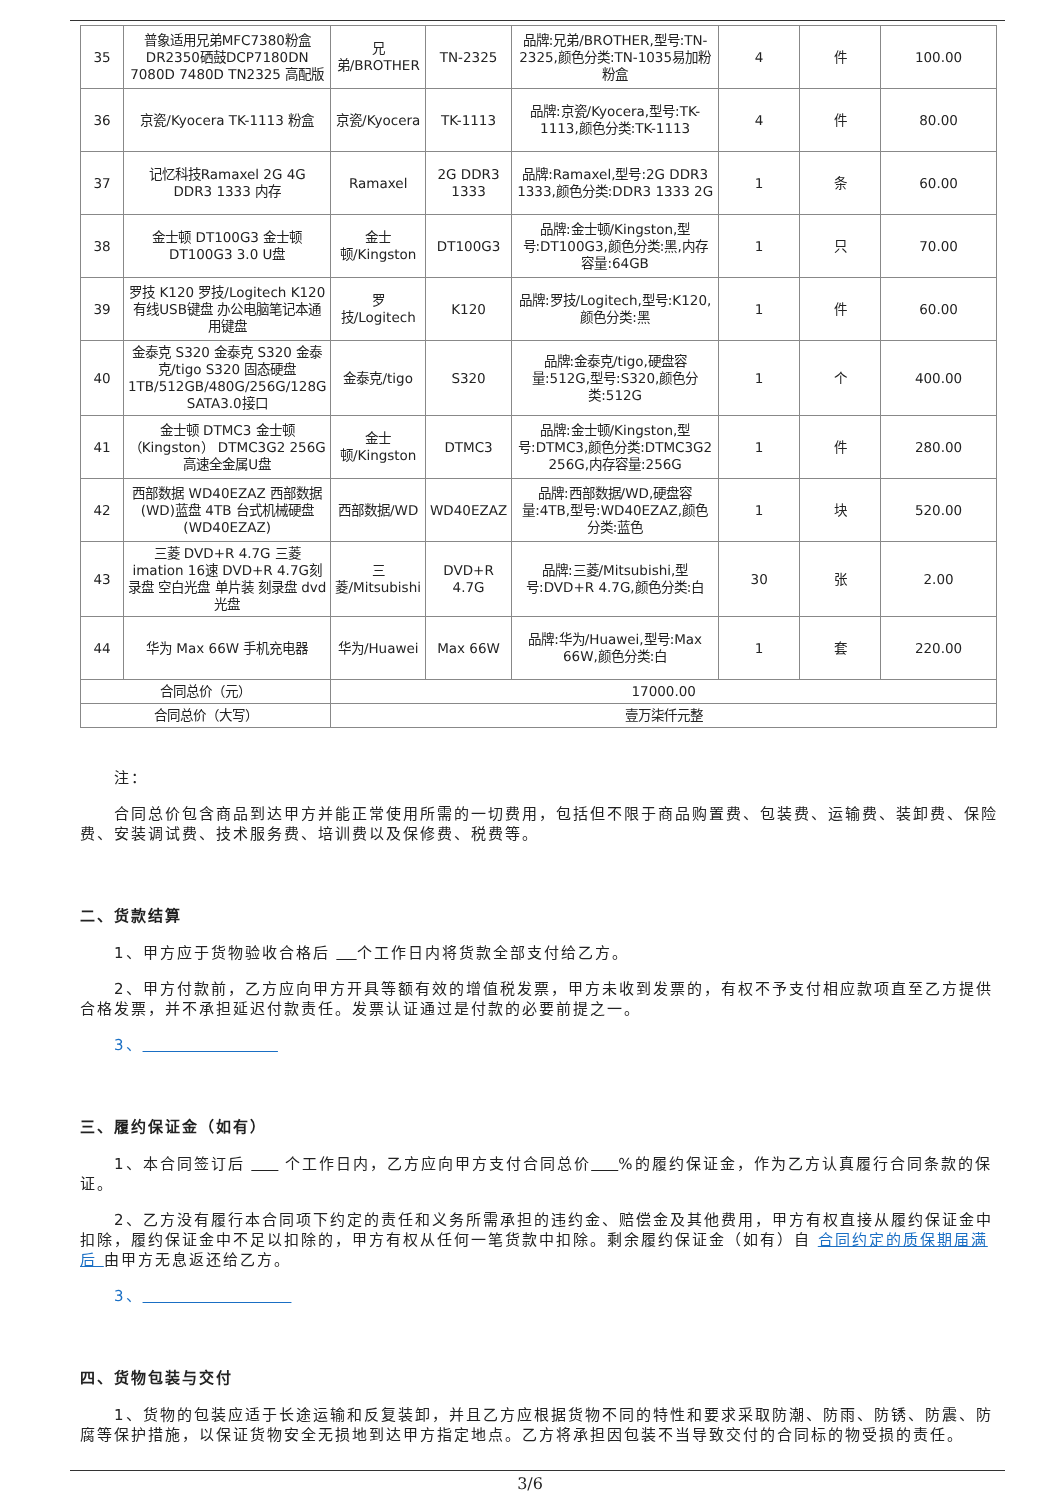| 35 | 普象适用兄弟MFC7380粉盒 DR2350硒鼓DCP7180DN 7080D 7480D TN2325 高配版 | 兄弟/BROTHER | TN-2325 | 品牌:兄弟/BROTHER,型号:TN-2325,颜色分类:TN-1035易加粉粉盒 | 4 | 件 | 100.00 |
| 36 | 京瓷/Kyocera TK-1113 粉盒 | 京瓷/Kyocera | TK-1113 | 品牌:京瓷/Kyocera,型号:TK-1113,颜色分类:TK-1113 | 4 | 件 | 80.00 |
| 37 | 记忆科技Ramaxel 2G 4G DDR3 1333 内存 | Ramaxel | 2G DDR3 1333 | 品牌:Ramaxel,型号:2G DDR3 1333,颜色分类:DDR3 1333 2G | 1 | 条 | 60.00 |
| 38 | 金士顿 DT100G3 金士顿 DT100G3 3.0 U盘 | 金士顿/Kingston | DT100G3 | 品牌:金士顿/Kingston,型号:DT100G3,颜色分类:黑,内存容量:64GB | 1 | 只 | 70.00 |
| 39 | 罗技 K120 罗技/Logitech K120 有线USB键盘 办公电脑笔记本通用键盘 | 罗技/Logitech | K120 | 品牌:罗技/Logitech,型号:K120,颜色分类:黑 | 1 | 件 | 60.00 |
| 40 | 金泰克 S320 金泰克 S320 金泰克/tigo S320 固态硬盘 1TB/512GB/480G/256G/128G SATA3.0接口 | 金泰克/tigo | S320 | 品牌:金泰克/tigo,硬盘容量:512G,型号:S320,颜色分类:512G | 1 | 个 | 400.00 |
| 41 | 金士顿 DTMC3 金士顿（Kingston） DTMC3G2 256G高速全金属U盘 | 金士顿/Kingston | DTMC3 | 品牌:金士顿/Kingston,型号:DTMC3,颜色分类:DTMC3G2 256G,内存容量:256G | 1 | 件 | 280.00 |
| 42 | 西部数据 WD40EZAZ 西部数据(WD)蓝盘 4TB 台式机械硬盘(WD40EZAZ) | 西部数据/WD | WD40EZAZ | 品牌:西部数据/WD,硬盘容量:4TB,型号:WD40EZAZ,颜色分类:蓝色 | 1 | 块 | 520.00 |
| 43 | 三菱 DVD+R 4.7G 三菱 imation 16速 DVD+R 4.7G刻录盘 空白光盘 单片装 刻录盘 dvd光盘 | 三菱/Mitsubishi | DVD+R 4.7G | 品牌:三菱/Mitsubishi,型号:DVD+R 4.7G,颜色分类:白 | 30 | 张 | 2.00 |
| 44 | 华为 Max 66W 手机充电器 | 华为/Huawei | Max 66W | 品牌:华为/Huawei,型号:Max 66W,颜色分类:白 | 1 | 套 | 220.00 |
| 合同总价（元） | | 17000.00 | | | | | |
| 合同总价（大写） | | 壹万柒仟元整 | | | | | |
注：
合同总价包含商品到达甲方并能正常使用所需的一切费用，包括但不限于商品购置费、包装费、运输费、装卸费、保险费、安装调试费、技术服务费、培训费以及保修费、税费等。
二、货款结算
1、甲方应于货物验收合格后 个工作日内将货款全部支付给乙方。
2、甲方付款前，乙方应向甲方开具等额有效的增值税发票，甲方未收到发票的，有权不予支付相应款项直至乙方提供合格发票，并不承担延迟付款责任。发票认证通过是付款的必要前提之一。
3、
三、履约保证金（如有）
1、本合同签订后 个工作日内，乙方应向甲方支付合同总价 %的履约保证金，作为乙方认真履行合同条款的保证。
2、乙方没有履行本合同项下约定的责任和义务所需承担的违约金、赔偿金及其他费用，甲方有权直接从履约保证金中扣除，履约保证金中不足以扣除的，甲方有权从任何一笔货款中扣除。剩余履约保证金（如有）自 合同约定的质保期届满后 由甲方无息返还给乙方。
3、
四、货物包装与交付
1、货物的包装应适于长途运输和反复装卸，并且乙方应根据货物不同的特性和要求采取防潮、防雨、防锈、防震、防腐等保护措施，以保证货物安全无损地到达甲方指定地点。乙方将承担因包装不当导致交付的合同标的物受损的责任。
3/6